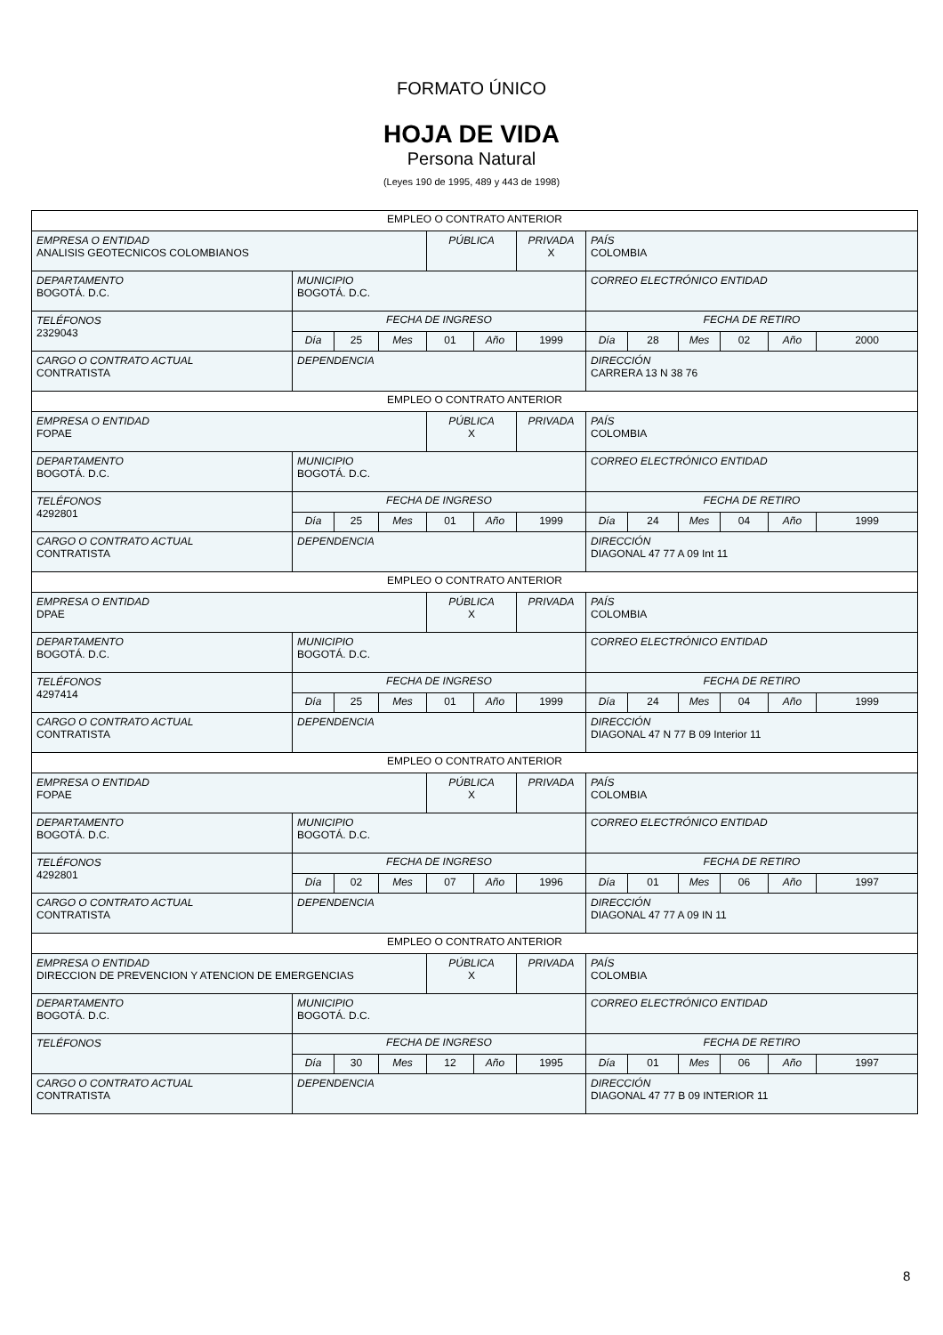FORMATO ÚNICO
HOJA DE VIDA
Persona Natural
(Leyes 190 de 1995, 489 y 443 de 1998)
| EMPLEO O CONTRATO ANTERIOR | | | | | | | | | | | | |
| EMPRESA O ENTIDAD ANALISIS GEOTECNICOS COLOMBIANOS | | | | PÚBLICA | | PRIVADA X | PAÍS COLOMBIA | | | | | |
| DEPARTAMENTO BOGOTÁ. D.C. | MUNICIPIO BOGOTÁ. D.C. | | | | | | CORREO ELECTRÓNICO ENTIDAD | | | | | |
| TELÉFONOS 2329043 | FECHA DE INGRESO | | | | | | FECHA DE RETIRO | | | | | |
| | Día | 25 | Mes | 01 | Año | 1999 | Día | 28 | Mes | 02 | Año | 2000 |
| CARGO O CONTRATO ACTUAL CONTRATISTA | DEPENDENCIA | | | | | | DIRECCIÓN CARRERA 13 N 38 76 | | | | | |
| EMPLEO O CONTRATO ANTERIOR | | | | | | | | | | | | |
| EMPRESA O ENTIDAD FOPAE | | | | PÚBLICA X | | PRIVADA | PAÍS COLOMBIA | | | | | |
| DEPARTAMENTO BOGOTÁ. D.C. | MUNICIPIO BOGOTÁ. D.C. | | | | | | CORREO ELECTRÓNICO ENTIDAD | | | | | |
| TELÉFONOS 4292801 | FECHA DE INGRESO | | | | | | FECHA DE RETIRO | | | | | |
| | Día | 25 | Mes | 01 | Año | 1999 | Día | 24 | Mes | 04 | Año | 1999 |
| CARGO O CONTRATO ACTUAL CONTRATISTA | DEPENDENCIA | | | | | | DIRECCIÓN DIAGONAL 47 77 A 09 Int 11 | | | | | |
| EMPLEO O CONTRATO ANTERIOR | | | | | | | | | | | | |
| EMPRESA O ENTIDAD DPAE | | | | PÚBLICA X | | PRIVADA | PAÍS COLOMBIA | | | | | |
| DEPARTAMENTO BOGOTÁ. D.C. | MUNICIPIO BOGOTÁ. D.C. | | | | | | CORREO ELECTRÓNICO ENTIDAD | | | | | |
| TELÉFONOS 4297414 | FECHA DE INGRESO | | | | | | FECHA DE RETIRO | | | | | |
| | Día | 25 | Mes | 01 | Año | 1999 | Día | 24 | Mes | 04 | Año | 1999 |
| CARGO O CONTRATO ACTUAL CONTRATISTA | DEPENDENCIA | | | | | | DIRECCIÓN DIAGONAL 47 N 77 B 09 Interior 11 | | | | | |
| EMPLEO O CONTRATO ANTERIOR | | | | | | | | | | | | |
| EMPRESA O ENTIDAD FOPAE | | | | PÚBLICA X | | PRIVADA | PAÍS COLOMBIA | | | | | |
| DEPARTAMENTO BOGOTÁ. D.C. | MUNICIPIO BOGOTÁ. D.C. | | | | | | CORREO ELECTRÓNICO ENTIDAD | | | | | |
| TELÉFONOS 4292801 | FECHA DE INGRESO | | | | | | FECHA DE RETIRO | | | | | |
| | Día | 02 | Mes | 07 | Año | 1996 | Día | 01 | Mes | 06 | Año | 1997 |
| CARGO O CONTRATO ACTUAL CONTRATISTA | DEPENDENCIA | | | | | | DIRECCIÓN DIAGONAL 47 77 A 09 IN 11 | | | | | |
| EMPLEO O CONTRATO ANTERIOR | | | | | | | | | | | | |
| EMPRESA O ENTIDAD DIRECCION DE PREVENCION Y ATENCION DE EMERGENCIAS | | | | PÚBLICA X | | PRIVADA | PAÍS COLOMBIA | | | | | |
| DEPARTAMENTO BOGOTÁ. D.C. | MUNICIPIO BOGOTÁ. D.C. | | | | | | CORREO ELECTRÓNICO ENTIDAD | | | | | |
| TELÉFONOS | FECHA DE INGRESO | | | | | | FECHA DE RETIRO | | | | | |
| | Día | 30 | Mes | 12 | Año | 1995 | Día | 01 | Mes | 06 | Año | 1997 |
| CARGO O CONTRATO ACTUAL CONTRATISTA | DEPENDENCIA | | | | | | DIRECCIÓN DIAGONAL 47 77 B 09 INTERIOR 11 | | | | | |
8